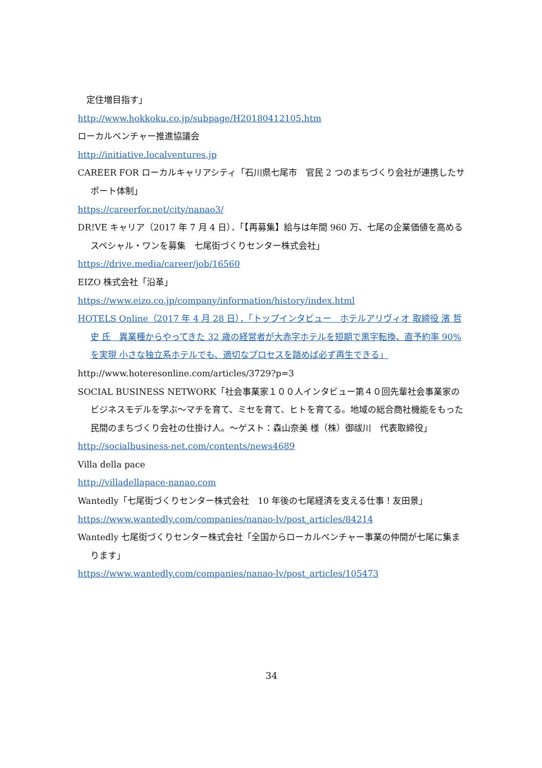定住増目指す」
http://www.hokkoku.co.jp/subpage/H20180412105.htm
ローカルベンチャー推進協議会
http://initiative.localventures.jp
CAREER FOR ローカルキャリアシティ「石川県七尾市　官民 2 つのまちづくり会社が連携したサポート体制」
https://careerfor.net/city/nanao3/
DR!VE キャリア（2017 年 7 月 4 日）．「【再募集】給与は年間 960 万、七尾の企業価値を高めるスペシャル・ワンを募集　七尾街づくりセンター株式会社」
https://drive.media/career/job/16560
EIZO 株式会社「沿革」
https://www.eizo.co.jp/company/information/history/index.html
HOTELS Online（2017 年 4 月 28 日）．「トップインタビュー　ホテルアリヴィオ 取締役 濱 哲史 氏　異業種からやってきた 32 歳の経営者が大赤字ホテルを短期で黒字転換、直予約率 90%を実現 小さな独立系ホテルでも、適切なプロセスを踏めば必ず再生できる」
http://www.hoteresonline.com/articles/3729?p=3
SOCIAL BUSINESS NETWORK「社会事業家１００人インタビュー第４０回先輩社会事業家のビジネスモデルを学ぶ～マチを育て、ミセを育て、ヒトを育てる。地域の総合商社機能をもった民間のまちづくり会社の仕掛け人。～ゲスト：森山奈美 様（株）御祓川　代表取締役」
http://socialbusiness-net.com/contents/news4689
Villa della pace
http://villadellapace-nanao.com
Wantedly「七尾街づくりセンター株式会社　10 年後の七尾経済を支える仕事！友田景」
https://www.wantedly.com/companies/nanao-lv/post_articles/84214
Wantedly 七尾街づくりセンター株式会社「全国からローカルベンチャー事業の仲間が七尾に集まります」
https://www.wantedly.com/companies/nanao-lv/post_articles/105473
34